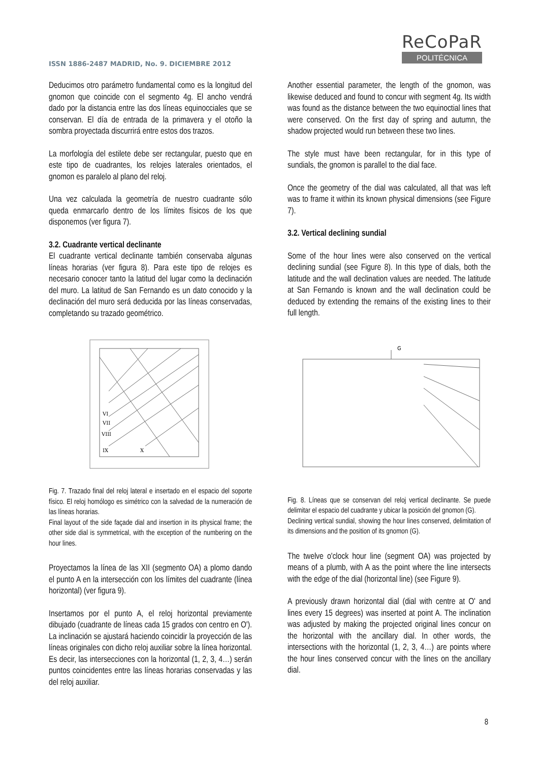ISSN 1886-2487 MADRID, No. 9. DICIEMBRE 2012
ReCoPaR
POLITÉCNICA
Deducimos otro parámetro fundamental como es la longitud del gnomon que coincide con el segmento 4g. El ancho vendrá dado por la distancia entre las dos líneas equinocciales que se conservan. El día de entrada de la primavera y el otoño la sombra proyectada discurrirá entre estos dos trazos.
La morfología del estilete debe ser rectangular, puesto que en este tipo de cuadrantes, los relojes laterales orientados, el gnomon es paralelo al plano del reloj.
Una vez calculada la geometría de nuestro cuadrante sólo queda enmarcarlo dentro de los límites físicos de los que disponemos (ver figura 7).
3.2. Cuadrante vertical declinante
El cuadrante vertical declinante también conservaba algunas líneas horarias (ver figura 8). Para este tipo de relojes es necesario conocer tanto la latitud del lugar como la declinación del muro. La latitud de San Fernando es un dato conocido y la declinación del muro será deducida por las líneas conservadas, completando su trazado geométrico.
VI
VII
VIII
IX
X
Fig. 7. Trazado final del reloj lateral e insertado en el espacio del soporte físico. El reloj homólogo es simétrico con la salvedad de la numeración de las líneas horarias.
Final layout of the side façade dial and insertion in its physical frame; the other side dial is symmetrical, with the exception of the numbering on the hour lines.
Proyectamos la línea de las XII (segmento OA) a plomo dando el punto A en la intersección con los límites del cuadrante (línea horizontal) (ver figura 9).
Insertamos por el punto A, el reloj horizontal previamente dibujado (cuadrante de líneas cada 15 grados con centro en O'). La inclinación se ajustará haciendo coincidir la proyección de las líneas originales con dicho reloj auxiliar sobre la línea horizontal. Es decir, las intersecciones con la horizontal (1, 2, 3, 4…) serán puntos coincidentes entre las líneas horarias conservadas y las del reloj auxiliar.
Another essential parameter, the length of the gnomon, was likewise deduced and found to concur with segment 4g. Its width was found as the distance between the two equinoctial lines that were conserved. On the first day of spring and autumn, the shadow projected would run between these two lines.
The style must have been rectangular, for in this type of sundials, the gnomon is parallel to the dial face.
Once the geometry of the dial was calculated, all that was left was to frame it within its known physical dimensions (see Figure 7).
3.2. Vertical declining sundial
Some of the hour lines were also conserved on the vertical declining sundial (see Figure 8). In this type of dials, both the latitude and the wall declination values are needed. The latitude at San Fernando is known and the wall declination could be deduced by extending the remains of the existing lines to their full length.
G
Fig. 8. Líneas que se conservan del reloj vertical declinante. Se puede delimitar el espacio del cuadrante y ubicar la posición del gnomon (G).
Declining vertical sundial, showing the hour lines conserved, delimitation of its dimensions and the position of its gnomon (G).
The twelve o'clock hour line (segment OA) was projected by means of a plumb, with A as the point where the line intersects with the edge of the dial (horizontal line) (see Figure 9).
A previously drawn horizontal dial (dial with centre at O' and lines every 15 degrees) was inserted at point A. The inclination was adjusted by making the projected original lines concur on the horizontal with the ancillary dial. In other words, the intersections with the horizontal (1, 2, 3, 4…) are points where the hour lines conserved concur with the lines on the ancillary dial.
8